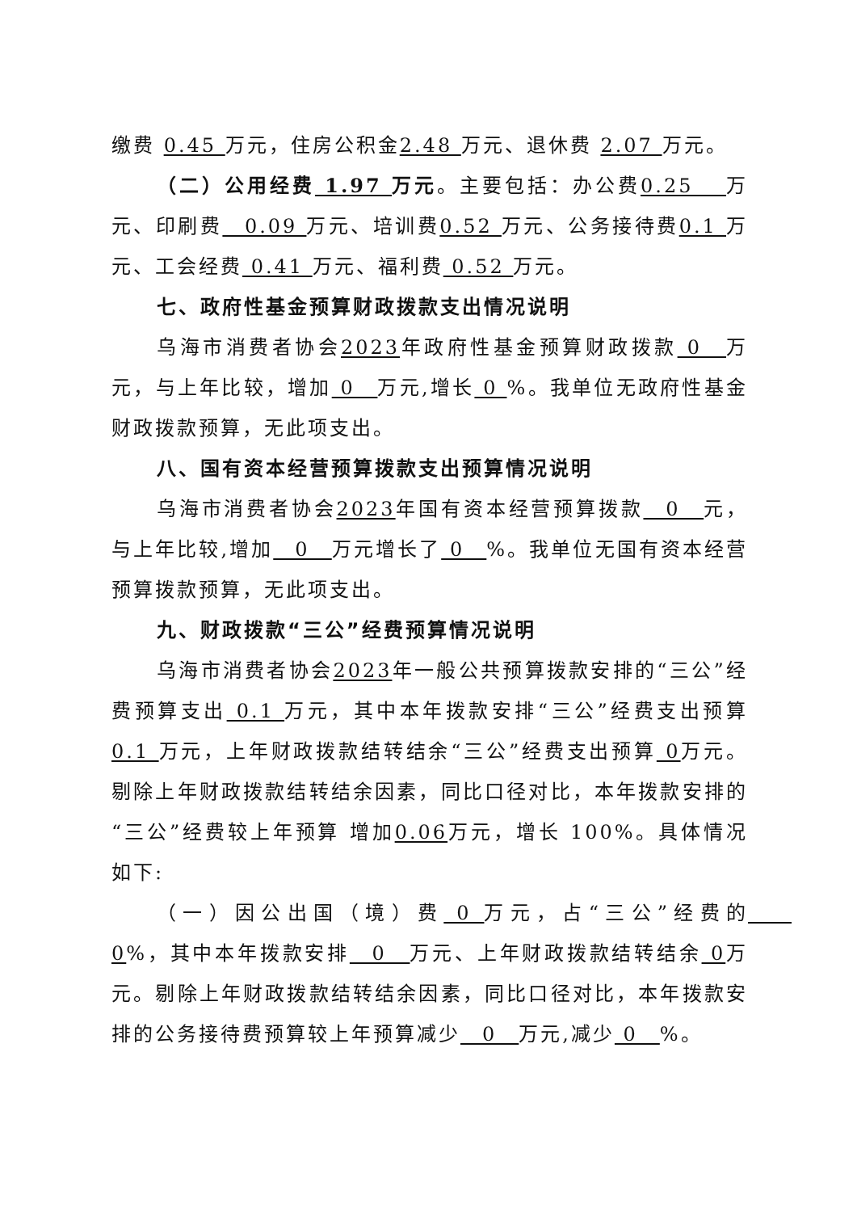缴费 0.45 万元，住房公积金2.48 万元、退休费 2.07 万元。
（二）公用经费 1.97 万元。主要包括：办公费0.25　 万元、印刷费　0.09 万元、培训费0.52 万元、公务接待费0.1 万元、工会经费 0.41 万元、福利费 0.52 万元。
七、政府性基金预算财政拨款支出情况说明
乌海市消费者协会2023年政府性基金预算财政拨款 0　万元，与上年比较，增加 0　万元,增长 0 %。我单位无政府性基金财政拨款预算，无此项支出。
八、国有资本经营预算拨款支出预算情况说明
乌海市消费者协会2023年国有资本经营预算拨款　0　元，与上年比较,增加　0　万元增长了 0　%。我单位无国有资本经营预算拨款预算，无此项支出。
九、财政拨款“三公”经费预算情况说明
乌海市消费者协会2023年一般公共预算拨款安排的“三公”经费预算支出 0.1 万元，其中本年拨款安排“三公”经费支出预算 0.1 万元，上年财政拨款结转结余“三公”经费支出预算 0万元。剔除上年财政拨款结转结余因素，同比口径对比，本年拨款安排的“三公”经费较上年预算 增加0.06万元，增长 100%。具体情况如下:
（一）因公出国（境）费 0 万元，占“三公”经费的　　0%，其中本年拨款安排　0　万元、上年财政拨款结转结余 0万元。剔除上年财政拨款结转结余因素，同比口径对比，本年拨款安排的公务接待费预算较上年预算减少　0　万元,减少 0　%。